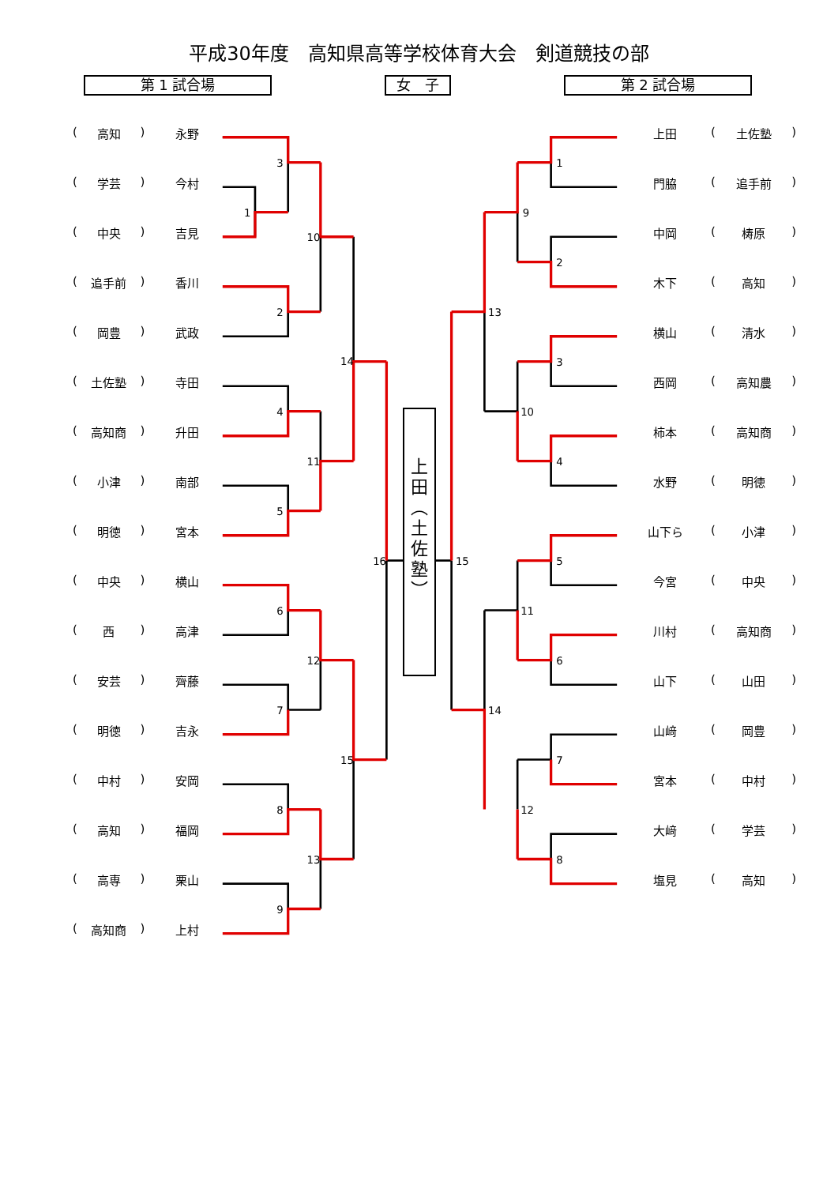3
1
10
2
14
4
11
5
16
6
12
7
15
8
13
9
1
9
2
13
3
10
4
15
5
11
6
14
7
12
8
平成30年度　高知県高等学校体育大会　剣道競技の部
第 1 試合場 女　子 第 2 試合場
(高知) 永野
(学芸) 今村
(中央) 吉見
(追手前) 香川
(岡豊) 武政
(土佐塾) 寺田
(高知商) 升田
(小津) 南部
(明徳) 宮本
(中央) 横山
(西) 高津
(安芸) 齊藤
(明徳) 吉永
(中村) 安岡
(高知) 福岡
(高専) 栗山
(高知商) 上村
上
田
︵
土
佐
塾
︶
上田 (土佐塾)
門脇 (追手前)
中岡 (梼原)
木下 (高知)
横山 (清水)
西岡 (高知農)
柿本 (高知商)
水野 (明徳)
山下ら (小津)
今宮 (中央)
川村 (高知商)
山下 (山田)
山﨑 (岡豊)
宮本 (中村)
大﨑 (学芸)
塩見 (高知)